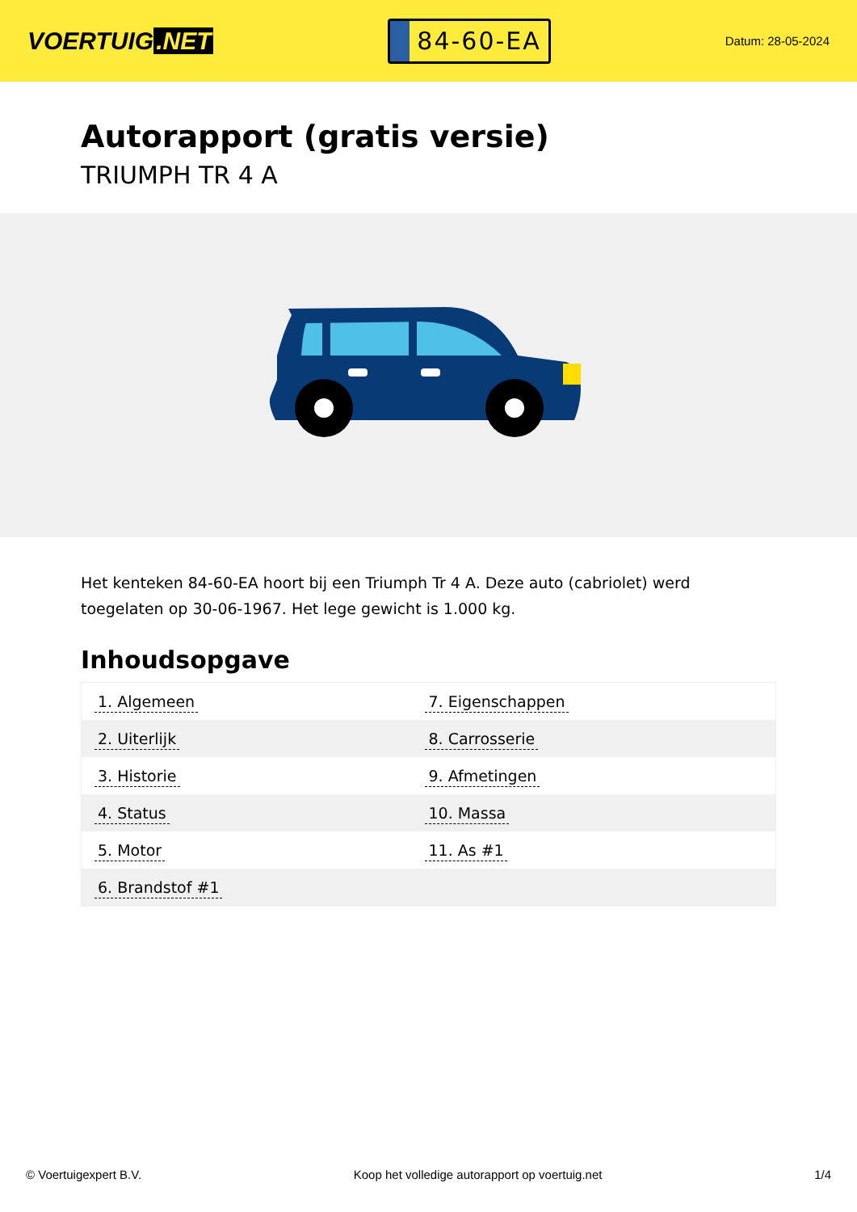VOERTUIG.NET
84-60-EA
Datum: 28-05-2024
Autorapport (gratis versie)
TRIUMPH TR 4 A
Het kenteken 84-60-EA hoort bij een Triumph Tr 4 A. Deze auto (cabriolet) werd toegelaten op 30-06-1967. Het lege gewicht is 1.000 kg.
Inhoudsopgave
| 1. Algemeen | 7. Eigenschappen |
| 2. Uiterlijk | 8. Carrosserie |
| 3. Historie | 9. Afmetingen |
| 4. Status | 10. Massa |
| 5. Motor | 11. As #1 |
| 6. Brandstof #1 | |
© Voertuigexpert B.V. Koop het volledige autorapport op voertuig.net 1/4